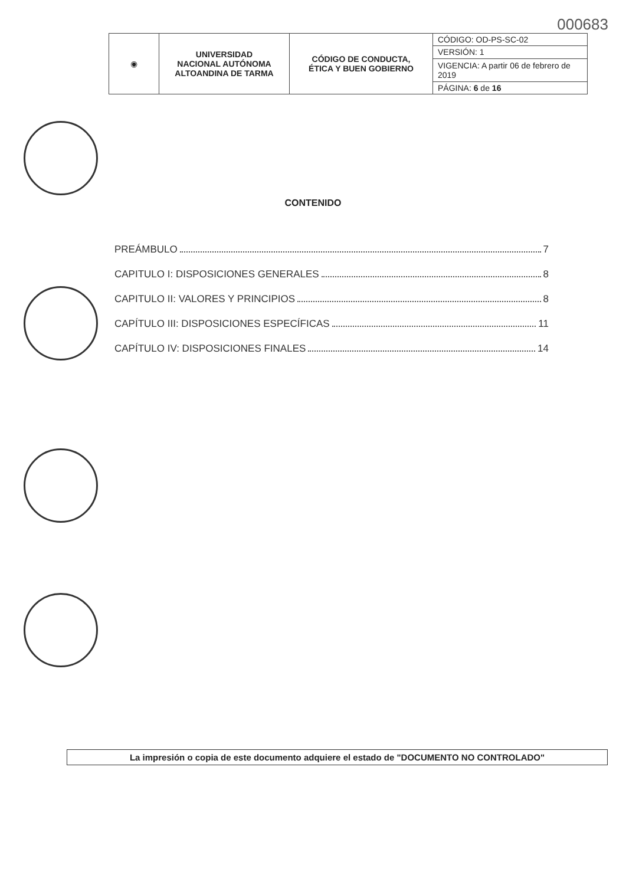000683
| ◉ | UNIVERSIDAD NACIONAL AUTÓNOMA ALTOANDINA DE TARMA | CÓDIGO DE CONDUCTA, ÉTICA Y BUEN GOBIERNO | CÓDIGO: OD-PS-SC-02 |
| | | | VERSIÓN: 1 |
| | | | VIGENCIA: A partir 06 de febrero de 2019 |
| | | | PÁGINA: 6 de 16 |
CONTENIDO
PREÁMBULO 7
CAPITULO I: DISPOSICIONES GENERALES 8
CAPITULO II: VALORES Y PRINCIPIOS 8
CAPÍTULO III: DISPOSICIONES ESPECÍFICAS 11
CAPÍTULO IV: DISPOSICIONES FINALES 14
La impresión o copia de este documento adquiere el estado de "DOCUMENTO NO CONTROLADO"